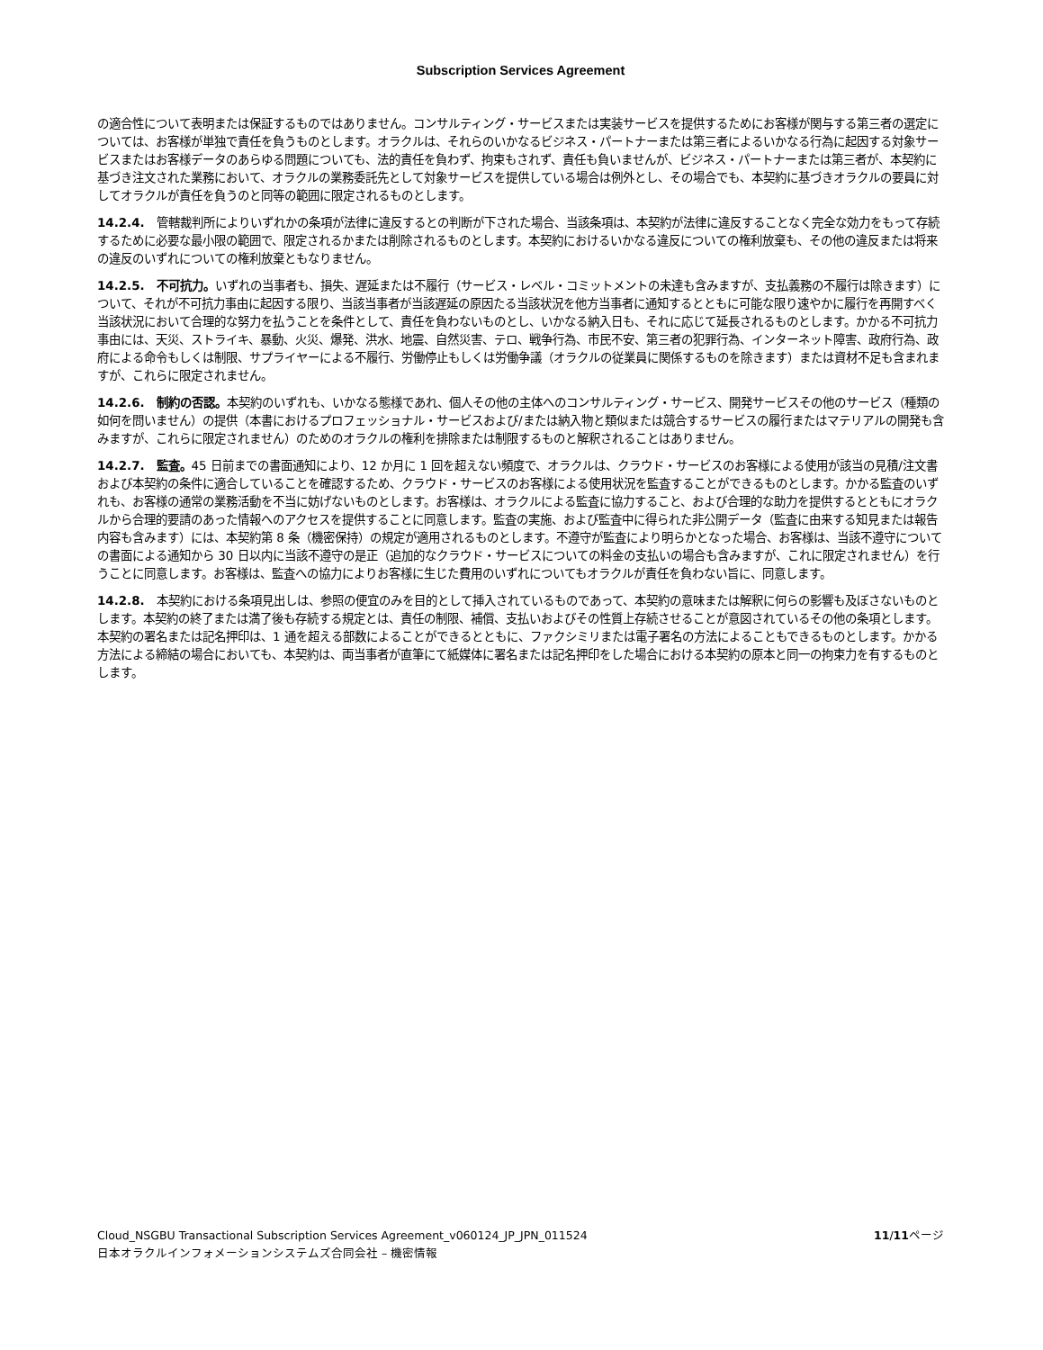Subscription Services Agreement
の適合性について表明または保証するものではありません。コンサルティング・サービスまたは実装サービスを提供するためにお客様が関与する第三者の選定については、お客様が単独で責任を負うものとします。オラクルは、それらのいかなるビジネス・パートナーまたは第三者によるいかなる行為に起因する対象サービスまたはお客様データのあらゆる問題についても、法的責任を負わず、拘束もされず、責任も負いませんが、ビジネス・パートナーまたは第三者が、本契約に基づき注文された業務において、オラクルの業務委託先として対象サービスを提供している場合は例外とし、その場合でも、本契約に基づきオラクルの要員に対してオラクルが責任を負うのと同等の範囲に限定されるものとします。
14.2.4.　管轄裁判所によりいずれかの条項が法律に違反するとの判断が下された場合、当該条項は、本契約が法律に違反することなく完全な効力をもって存続するために必要な最小限の範囲で、限定されるかまたは削除されるものとします。本契約におけるいかなる違反についての権利放棄も、その他の違反または将来の違反のいずれについての権利放棄ともなりません。
14.2.5.　不可抗力。いずれの当事者も、損失、遅延または不履行（サービス・レベル・コミットメントの未達も含みますが、支払義務の不履行は除きます）について、それが不可抗力事由に起因する限り、当該当事者が当該遅延の原因たる当該状況を他方当事者に通知するとともに可能な限り速やかに履行を再開すべく当該状況において合理的な努力を払うことを条件として、責任を負わないものとし、いかなる納入日も、それに応じて延長されるものとします。かかる不可抗力事由には、天災、ストライキ、暴動、火災、爆発、洪水、地震、自然災害、テロ、戦争行為、市民不安、第三者の犯罪行為、インターネット障害、政府行為、政府による命令もしくは制限、サプライヤーによる不履行、労働停止もしくは労働争議（オラクルの従業員に関係するものを除きます）または資材不足も含まれますが、これらに限定されません。
14.2.6.　制約の否認。本契約のいずれも、いかなる態様であれ、個人その他の主体へのコンサルティング・サービス、開発サービスその他のサービス（種類の如何を問いません）の提供（本書におけるプロフェッショナル・サービスおよび/または納入物と類似または競合するサービスの履行またはマテリアルの開発も含みますが、これらに限定されません）のためのオラクルの権利を排除または制限するものと解釈されることはありません。
14.2.7.　監査。45 日前までの書面通知により、12 か月に 1 回を超えない頻度で、オラクルは、クラウド・サービスのお客様による使用が該当の見積/注文書および本契約の条件に適合していることを確認するため、クラウド・サービスのお客様による使用状況を監査することができるものとします。かかる監査のいずれも、お客様の通常の業務活動を不当に妨げないものとします。お客様は、オラクルによる監査に協力すること、および合理的な助力を提供するとともにオラクルから合理的要請のあった情報へのアクセスを提供することに同意します。監査の実施、および監査中に得られた非公開データ（監査に由来する知見または報告内容も含みます）には、本契約第 8 条（機密保持）の規定が適用されるものとします。不遵守が監査により明らかとなった場合、お客様は、当該不遵守についての書面による通知から 30 日以内に当該不遵守の是正（追加的なクラウド・サービスについての料金の支払いの場合も含みますが、これに限定されません）を行うことに同意します。お客様は、監査への協力によりお客様に生じた費用のいずれについてもオラクルが責任を負わない旨に、同意します。
14.2.8.　本契約における条項見出しは、参照の便宜のみを目的として挿入されているものであって、本契約の意味または解釈に何らの影響も及ぼさないものとします。本契約の終了または満了後も存続する規定とは、責任の制限、補償、支払いおよびその性質上存続させることが意図されているその他の条項とします。本契約の署名または記名押印は、1 通を超える部数によることができるとともに、ファクシミリまたは電子署名の方法によることもできるものとします。かかる方法による締結の場合においても、本契約は、両当事者が直筆にて紙媒体に署名または記名押印をした場合における本契約の原本と同一の拘束力を有するものとします。
Cloud_NSGBU Transactional Subscription Services Agreement_v060124_JP_JPN_011524
日本オラクルインフォメーションシステムズ合同会社 – 機密情報
11/11ページ